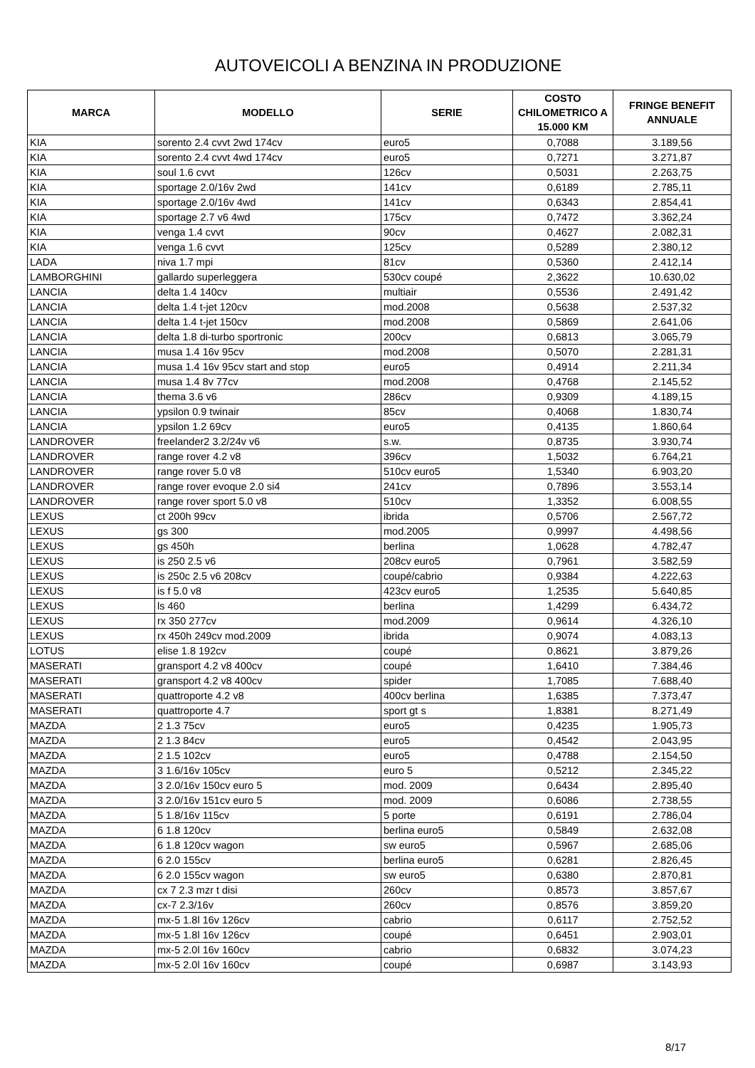AUTOVEICOLI A BENZINA IN PRODUZIONE
| MARCA | MODELLO | SERIE | COSTO CHILOMETRICO A 15.000 KM | FRINGE BENEFIT ANNUALE |
| --- | --- | --- | --- | --- |
| KIA | sorento 2.4 cvvt 2wd 174cv | euro5 | 0,7088 | 3.189,56 |
| KIA | sorento 2.4 cvvt 4wd 174cv | euro5 | 0,7271 | 3.271,87 |
| KIA | soul 1.6 cvvt | 126cv | 0,5031 | 2.263,75 |
| KIA | sportage 2.0/16v 2wd | 141cv | 0,6189 | 2.785,11 |
| KIA | sportage 2.0/16v 4wd | 141cv | 0,6343 | 2.854,41 |
| KIA | sportage 2.7 v6 4wd | 175cv | 0,7472 | 3.362,24 |
| KIA | venga 1.4 cvvt | 90cv | 0,4627 | 2.082,31 |
| KIA | venga 1.6 cvvt | 125cv | 0,5289 | 2.380,12 |
| LADA | niva 1.7 mpi | 81cv | 0,5360 | 2.412,14 |
| LAMBORGHINI | gallardo superleggera | 530cv coupé | 2,3622 | 10.630,02 |
| LANCIA | delta 1.4 140cv | multiair | 0,5536 | 2.491,42 |
| LANCIA | delta 1.4 t-jet 120cv | mod.2008 | 0,5638 | 2.537,32 |
| LANCIA | delta 1.4 t-jet 150cv | mod.2008 | 0,5869 | 2.641,06 |
| LANCIA | delta 1.8 di-turbo sportronic | 200cv | 0,6813 | 3.065,79 |
| LANCIA | musa 1.4 16v 95cv | mod.2008 | 0,5070 | 2.281,31 |
| LANCIA | musa 1.4 16v 95cv start and stop | euro5 | 0,4914 | 2.211,34 |
| LANCIA | musa 1.4 8v 77cv | mod.2008 | 0,4768 | 2.145,52 |
| LANCIA | thema 3.6 v6 | 286cv | 0,9309 | 4.189,15 |
| LANCIA | ypsilon 0.9 twinair | 85cv | 0,4068 | 1.830,74 |
| LANCIA | ypsilon 1.2 69cv | euro5 | 0,4135 | 1.860,64 |
| LANDROVER | freelander2 3.2/24v v6 | s.w. | 0,8735 | 3.930,74 |
| LANDROVER | range rover 4.2 v8 | 396cv | 1,5032 | 6.764,21 |
| LANDROVER | range rover 5.0 v8 | 510cv euro5 | 1,5340 | 6.903,20 |
| LANDROVER | range rover evoque 2.0 si4 | 241cv | 0,7896 | 3.553,14 |
| LANDROVER | range rover sport 5.0 v8 | 510cv | 1,3352 | 6.008,55 |
| LEXUS | ct 200h 99cv | ibrida | 0,5706 | 2.567,72 |
| LEXUS | gs 300 | mod.2005 | 0,9997 | 4.498,56 |
| LEXUS | gs 450h | berlina | 1,0628 | 4.782,47 |
| LEXUS | is 250 2.5 v6 | 208cv euro5 | 0,7961 | 3.582,59 |
| LEXUS | is 250c 2.5 v6 208cv | coupé/cabrio | 0,9384 | 4.222,63 |
| LEXUS | is f 5.0 v8 | 423cv euro5 | 1,2535 | 5.640,85 |
| LEXUS | ls 460 | berlina | 1,4299 | 6.434,72 |
| LEXUS | rx 350 277cv | mod.2009 | 0,9614 | 4.326,10 |
| LEXUS | rx 450h 249cv mod.2009 | ibrida | 0,9074 | 4.083,13 |
| LOTUS | elise 1.8 192cv | coupé | 0,8621 | 3.879,26 |
| MASERATI | gransport 4.2 v8 400cv | coupé | 1,6410 | 7.384,46 |
| MASERATI | gransport 4.2 v8 400cv | spider | 1,7085 | 7.688,40 |
| MASERATI | quattroporte 4.2 v8 | 400cv berlina | 1,6385 | 7.373,47 |
| MASERATI | quattroporte 4.7 | sport gt s | 1,8381 | 8.271,49 |
| MAZDA | 2 1.3 75cv | euro5 | 0,4235 | 1.905,73 |
| MAZDA | 2 1.3 84cv | euro5 | 0,4542 | 2.043,95 |
| MAZDA | 2 1.5 102cv | euro5 | 0,4788 | 2.154,50 |
| MAZDA | 3 1.6/16v 105cv | euro 5 | 0,5212 | 2.345,22 |
| MAZDA | 3 2.0/16v 150cv euro 5 | mod. 2009 | 0,6434 | 2.895,40 |
| MAZDA | 3 2.0/16v 151cv euro 5 | mod. 2009 | 0,6086 | 2.738,55 |
| MAZDA | 5 1.8/16v 115cv | 5 porte | 0,6191 | 2.786,04 |
| MAZDA | 6 1.8 120cv | berlina euro5 | 0,5849 | 2.632,08 |
| MAZDA | 6 1.8 120cv wagon | sw euro5 | 0,5967 | 2.685,06 |
| MAZDA | 6 2.0 155cv | berlina euro5 | 0,6281 | 2.826,45 |
| MAZDA | 6 2.0 155cv wagon | sw euro5 | 0,6380 | 2.870,81 |
| MAZDA | cx 7 2.3 mzr t disi | 260cv | 0,8573 | 3.857,67 |
| MAZDA | cx-7 2.3/16v | 260cv | 0,8576 | 3.859,20 |
| MAZDA | mx-5 1.8l 16v 126cv | cabrio | 0,6117 | 2.752,52 |
| MAZDA | mx-5 1.8l 16v 126cv | coupé | 0,6451 | 2.903,01 |
| MAZDA | mx-5 2.0l 16v 160cv | cabrio | 0,6832 | 3.074,23 |
| MAZDA | mx-5 2.0l 16v 160cv | coupé | 0,6987 | 3.143,93 |
8/17